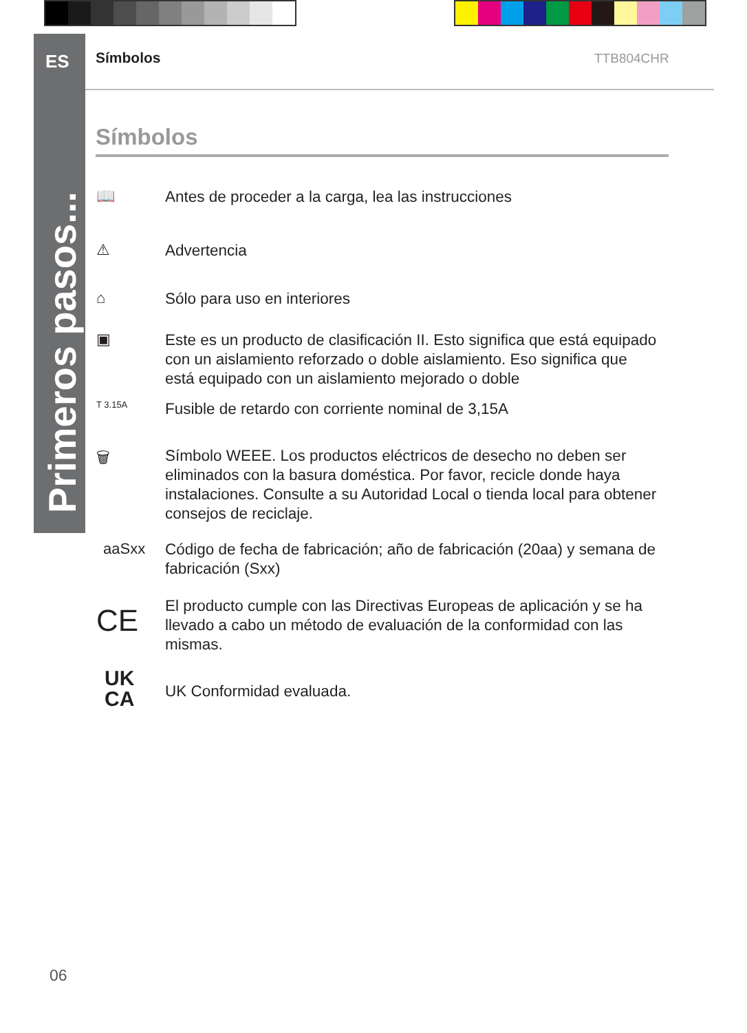ES
Primeros pasos...
Símbolos TTB804CHR
Símbolos
📖
Antes de proceder a la carga, lea las instrucciones
⚠
Advertencia
⌂
Sólo para uso en interiores
▣
Este es un producto de clasificación II. Esto significa que está equipado con un aislamiento reforzado o doble aislamiento. Eso significa que está equipado con un aislamiento mejorado o doble
T 3.15A
Fusible de retardo con corriente nominal de 3,15A
🗑
Símbolo WEEE. Los productos eléctricos de desecho no deben ser eliminados con la basura doméstica. Por favor, recicle donde haya instalaciones. Consulte a su Autoridad Local o tienda local para obtener consejos de reciclaje.
aaSxx
Código de fecha de fabricación; año de fabricación (20aa) y semana de fabricación (Sxx)
CE
El producto cumple con las Directivas Europeas de aplicación y se ha llevado a cabo un método de evaluación de la conformidad con las mismas.
UK
CA
UK Conformidad evaluada.
06